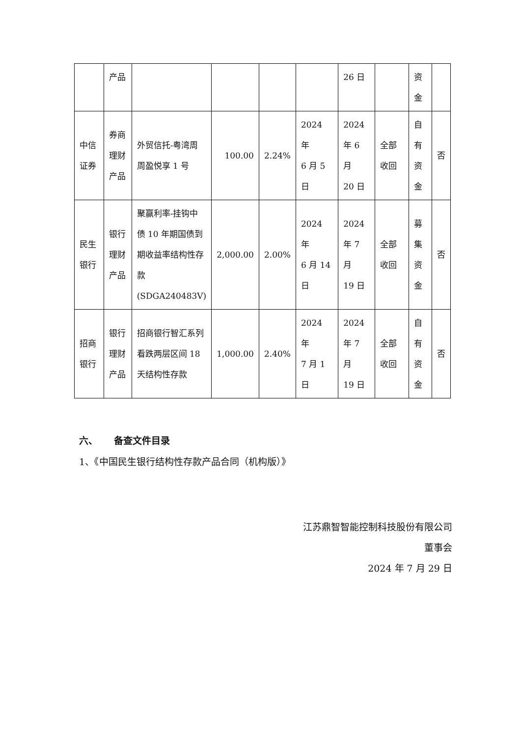| | 产品 | | | | | 26 日 | | 资 金 | |
| 中信 证券 | 券商 理财 产品 | 外贸信托-粤湾周周盈悦享 1 号 | 100.00 | 2.24% | 2024 年 6 月 5 日 | 2024 年 6 月 20 日 | 全部 收回 | 自 有 资 金 | 否 |
| 民生 银行 | 银行 理财 产品 | 聚赢利率-挂钩中债 10 年期国债到期收益率结构性存款 (SDGA240483V) | 2,000.00 | 2.00% | 2024 年 6 月 14 日 | 2024 年 7 月 19 日 | 全部 收回 | 募 集 资 金 | 否 |
| 招商 银行 | 银行 理财 产品 | 招商银行智汇系列看跌两层区间 18 天结构性存款 | 1,000.00 | 2.40% | 2024 年 7 月 1 日 | 2024 年 7 月 19 日 | 全部 收回 | 自 有 资 金 | 否 |
六、 备查文件目录
1、《中国民生银行结构性存款产品合同（机构版）》
江苏鼎智智能控制科技股份有限公司
董事会
2024 年 7 月 29 日